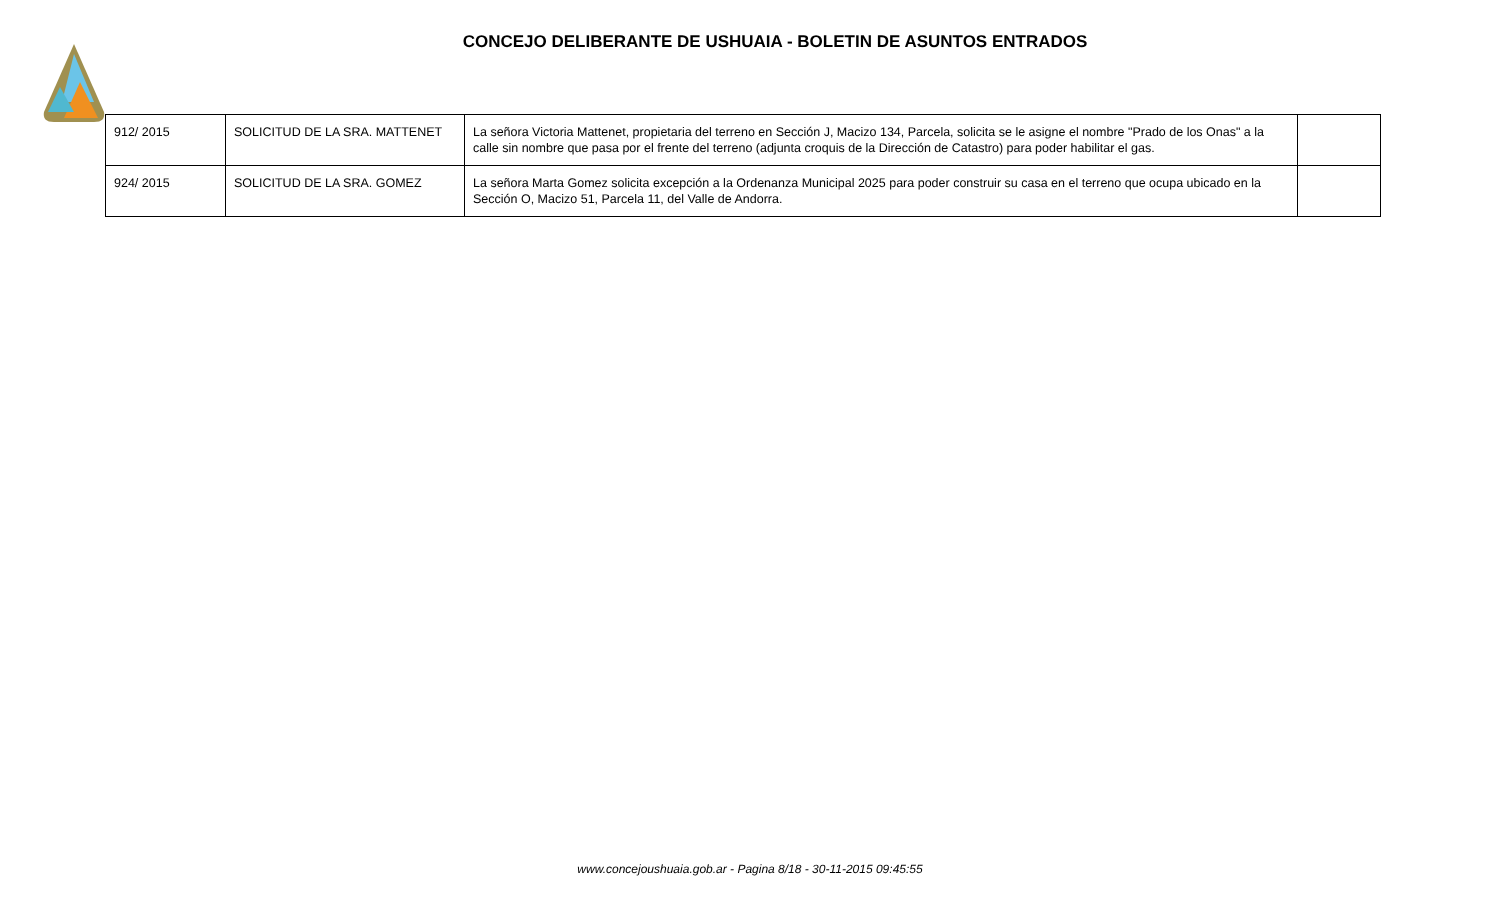CONCEJO DELIBERANTE DE USHUAIA - BOLETIN DE ASUNTOS ENTRADOS
| 912/ 2015 | SOLICITUD DE LA SRA. MATTENET | La señora Victoria Mattenet, propietaria del terreno en Sección J, Macizo 134, Parcela, solicita se le asigne el nombre "Prado de los Onas" a la calle sin nombre que pasa por el frente del terreno (adjunta croquis de la Dirección de Catastro) para poder habilitar el gas. | |
| 924/ 2015 | SOLICITUD DE LA SRA. GOMEZ | La señora Marta Gomez solicita excepción a la Ordenanza Municipal 2025 para poder construir su casa en el terreno que ocupa ubicado en la Sección O, Macizo 51, Parcela 11, del Valle de Andorra. | |
www.concejoushuaia.gob.ar - Pagina 8/18 - 30-11-2015 09:45:55